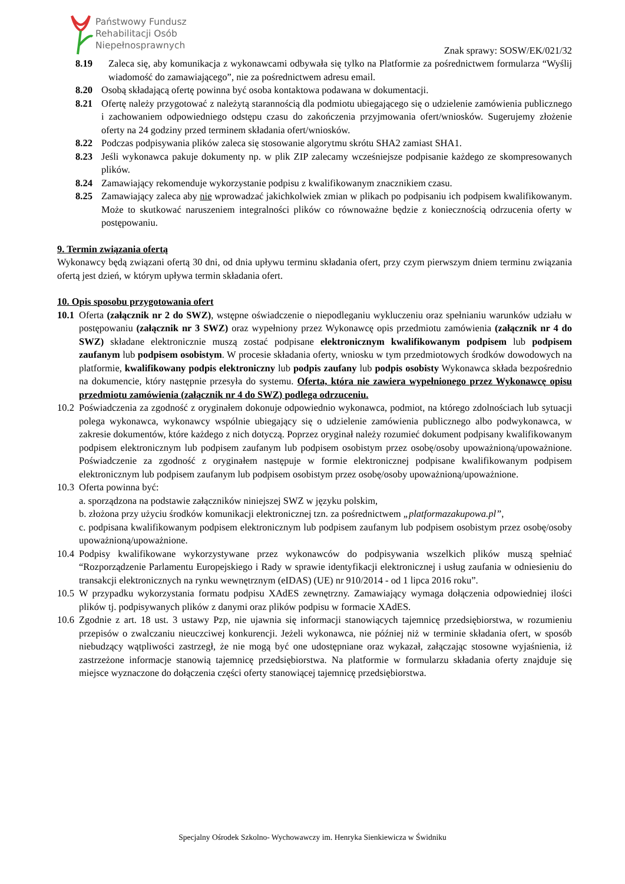Państwowy Fundusz
Rehabilitacji Osób
Niepełnosprawnych
Znak sprawy: SOSW/EK/021/32
8.19 Zaleca się, aby komunikacja z wykonawcami odbywała się tylko na Platformie za pośrednictwem formularza “Wyślij wiadomość do zamawiającego”, nie za pośrednictwem adresu email.
8.20 Osobą składającą ofertę powinna być osoba kontaktowa podawana w dokumentacji.
8.21 Ofertę należy przygotować z należytą starannością dla podmiotu ubiegającego się o udzielenie zamówienia publicznego i zachowaniem odpowiedniego odstępu czasu do zakończenia przyjmowania ofert/wniosków. Sugerujemy złożenie oferty na 24 godziny przed terminem składania ofert/wniosków.
8.22 Podczas podpisywania plików zaleca się stosowanie algorytmu skrótu SHA2 zamiast SHA1.
8.23 Jeśli wykonawca pakuje dokumenty np. w plik ZIP zalecamy wcześniejsze podpisanie każdego ze skompresowanych plików.
8.24 Zamawiający rekomenduje wykorzystanie podpisu z kwalifikowanym znacznikiem czasu.
8.25 Zamawiający zaleca aby nie wprowadzać jakichkolwiek zmian w plikach po podpisaniu ich podpisem kwalifikowanym. Może to skutkować naruszeniem integralności plików co równoważne będzie z koniecznością odrzucenia oferty w postępowaniu.
9. Termin związania ofertą
Wykonawcy będą związani ofertą 30 dni, od dnia upływu terminu składania ofert, przy czym pierwszym dniem terminu związania ofertą jest dzień, w którym upływa termin składania ofert.
10. Opis sposobu przygotowania ofert
10.1 Oferta (załącznik nr 2 do SWZ), wstępne oświadczenie o niepodleganiu wykluczeniu oraz spełnianiu warunków udziału w postępowaniu (załącznik nr 3 SWZ) oraz wypełniony przez Wykonawcę opis przedmiotu zamówienia (załącznik nr 4 do SWZ) składane elektronicznie muszą zostać podpisane elektronicznym kwalifikowanym podpisem lub podpisem zaufanym lub podpisem osobistym. W procesie składania oferty, wniosku w tym przedmiotowych środków dowodowych na platformie, kwalifikowany podpis elektroniczny lub podpis zaufany lub podpis osobisty Wykonawca składa bezpośrednio na dokumencie, który następnie przesyła do systemu. Oferta, która nie zawiera wypełnionego przez Wykonawcę opisu przedmiotu zamówienia (załącznik nr 4 do SWZ) podlega odrzuceniu.
10.2 Poświadczenia za zgodność z oryginałem dokonuje odpowiednio wykonawca, podmiot, na którego zdolnościach lub sytuacji polega wykonawca, wykonawcy wspólnie ubiegający się o udzielenie zamówienia publicznego albo podwykonawca, w zakresie dokumentów, które każdego z nich dotyczą. Poprzez oryginał należy rozumieć dokument podpisany kwalifikowanym podpisem elektronicznym lub podpisem zaufanym lub podpisem osobistym przez osobę/osoby upoważnioną/upoważnione. Poświadczenie za zgodność z oryginałem następuje w formie elektronicznej podpisane kwalifikowanym podpisem elektronicznym lub podpisem zaufanym lub podpisem osobistym przez osobę/osoby upoważnioną/upoważnione.
10.3 Oferta powinna być:
a. sporządzona na podstawie załączników niniejszej SWZ w języku polskim,
b. złożona przy użyciu środków komunikacji elektronicznej tzn. za pośrednictwem „platformazakupowa.pl”,
c. podpisana kwalifikowanym podpisem elektronicznym lub podpisem zaufanym lub podpisem osobistym przez osobę/osoby upoważnioną/upoważnione.
10.4 Podpisy kwalifikowane wykorzystywane przez wykonawców do podpisywania wszelkich plików muszą spełniać “Rozporządzenie Parlamentu Europejskiego i Rady w sprawie identyfikacji elektronicznej i usług zaufania w odniesieniu do transakcji elektronicznych na rynku wewnętrznym (eIDAS) (UE) nr 910/2014 - od 1 lipca 2016 roku”.
10.5 W przypadku wykorzystania formatu podpisu XAdES zewnętrzny. Zamawiający wymaga dołączenia odpowiedniej ilości plików tj. podpisywanych plików z danymi oraz plików podpisu w formacie XAdES.
10.6 Zgodnie z art. 18 ust. 3 ustawy Pzp, nie ujawnia się informacji stanowiących tajemnicę przedsiębiorstwa, w rozumieniu przepisów o zwalczaniu nieuczciwej konkurencji. Jeżeli wykonawca, nie później niż w terminie składania ofert, w sposób niebudzący wątpliwości zastrzegł, że nie mogą być one udostępniane oraz wykazał, załączając stosowne wyjaśnienia, iż zastrzeżone informacje stanowią tajemnicę przedsiębiorstwa. Na platformie w formularzu składania oferty znajduje się miejsce wyznaczone do dołączenia części oferty stanowiącej tajemnicę przedsiębiorstwa.
Specjalny Ośrodek Szkolno- Wychowawczy im. Henryka Sienkiewicza w Świdniku